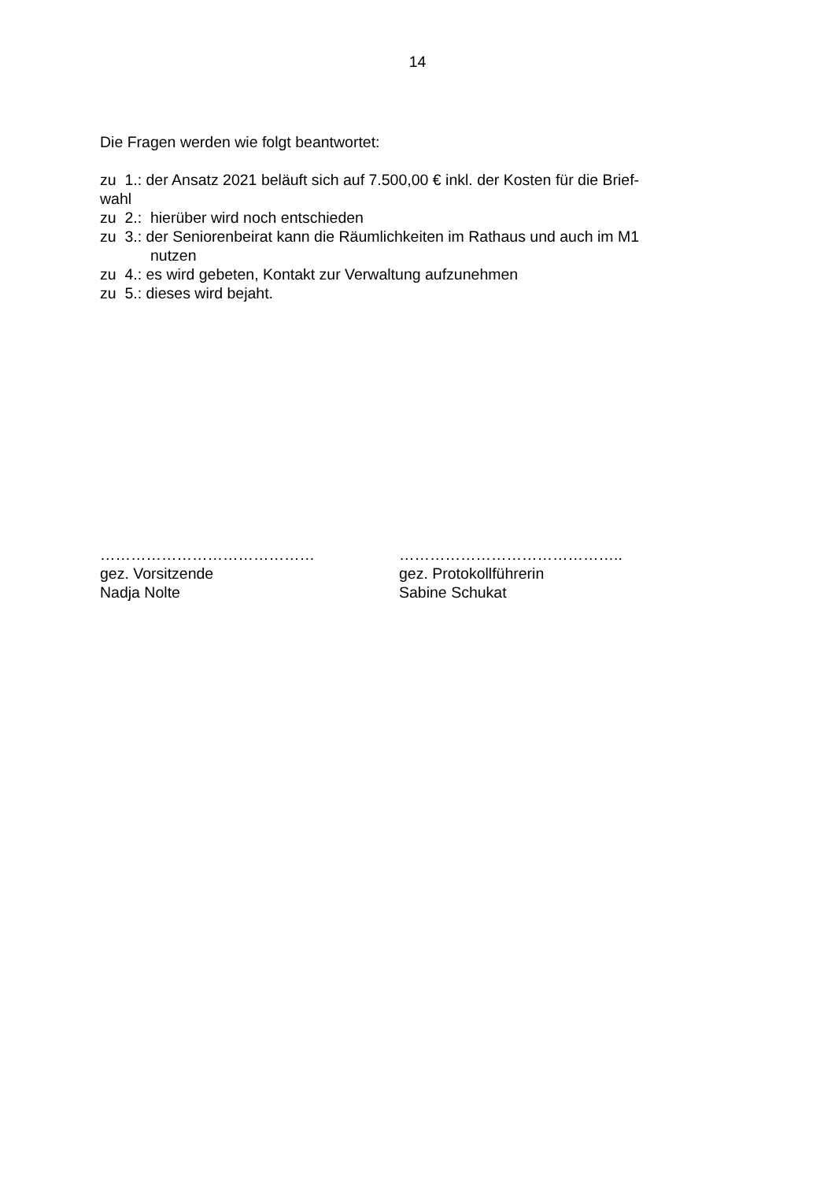14
Die Fragen werden wie folgt beantwortet:
zu 1.: der Ansatz 2021 beläuft sich auf 7.500,00 € inkl. der Kosten für die Brief-
wahl
zu 2.: hierüber wird noch entschieden
zu 3.: der Seniorenbeirat kann die Räumlichkeiten im Rathaus und auch im M1
nutzen
zu 4.: es wird gebeten, Kontakt zur Verwaltung aufzunehmen
zu 5.: dieses wird bejaht.
……………………………………
gez. Vorsitzende
Nadja Nolte
……………………………………..
gez. Protokollführerin
Sabine Schukat